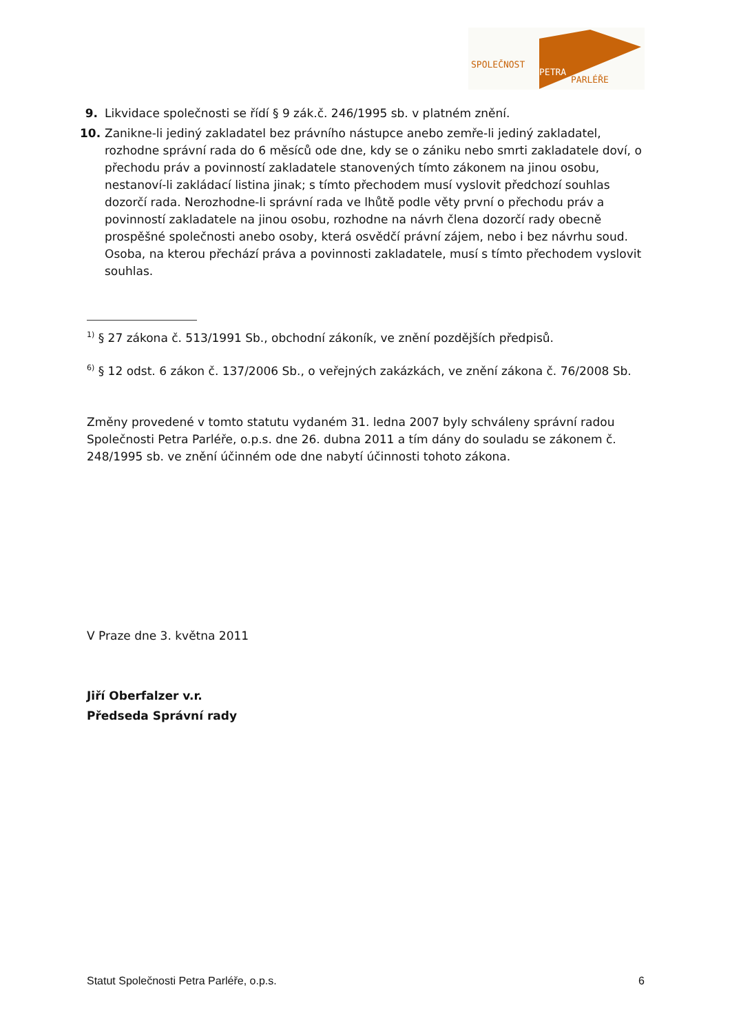SPOLEČNOST
PETRA
PARLÉŘE
9. Likvidace společnosti se řídí § 9 zák.č. 246/1995 sb. v platném znění.
10. Zanikne-li jediný zakladatel bez právního nástupce anebo zemře-li jediný zakladatel, rozhodne správní rada do 6 měsíců ode dne, kdy se o zániku nebo smrti zakladatele doví, o přechodu práv a povinností zakladatele stanovených tímto zákonem na jinou osobu, nestanoví-li zakládací listina jinak; s tímto přechodem musí vyslovit předchozí souhlas dozorčí rada. Nerozhodne-li správní rada ve lhůtě podle věty první o přechodu práv a povinností zakladatele na jinou osobu, rozhodne na návrh člena dozorčí rady obecně prospěšné společnosti anebo osoby, která osvědčí právní zájem, nebo i bez návrhu soud. Osoba, na kterou přechází práva a povinnosti zakladatele, musí s tímto přechodem vyslovit souhlas.
<sup>1)</sup> § 27 zákona č. 513/1991 Sb., obchodní zákoník, ve znění pozdějších předpisů.
<sup>6)</sup> § 12 odst. 6 zákon č. 137/2006 Sb., o veřejných zakázkách, ve znění zákona č. 76/2008 Sb.
Změny provedené v tomto statutu vydaném 31. ledna 2007 byly schváleny správní radou Společnosti Petra Parléře, o.p.s. dne 26. dubna 2011 a tím dány do souladu se zákonem č. 248/1995 sb. ve znění účinném ode dne nabytí účinnosti tohoto zákona.
V Praze dne 3. května 2011
Jiří Oberfalzer v.r.
Předseda Správní rady
Statut Společnosti Petra Parléře, o.p.s. 6